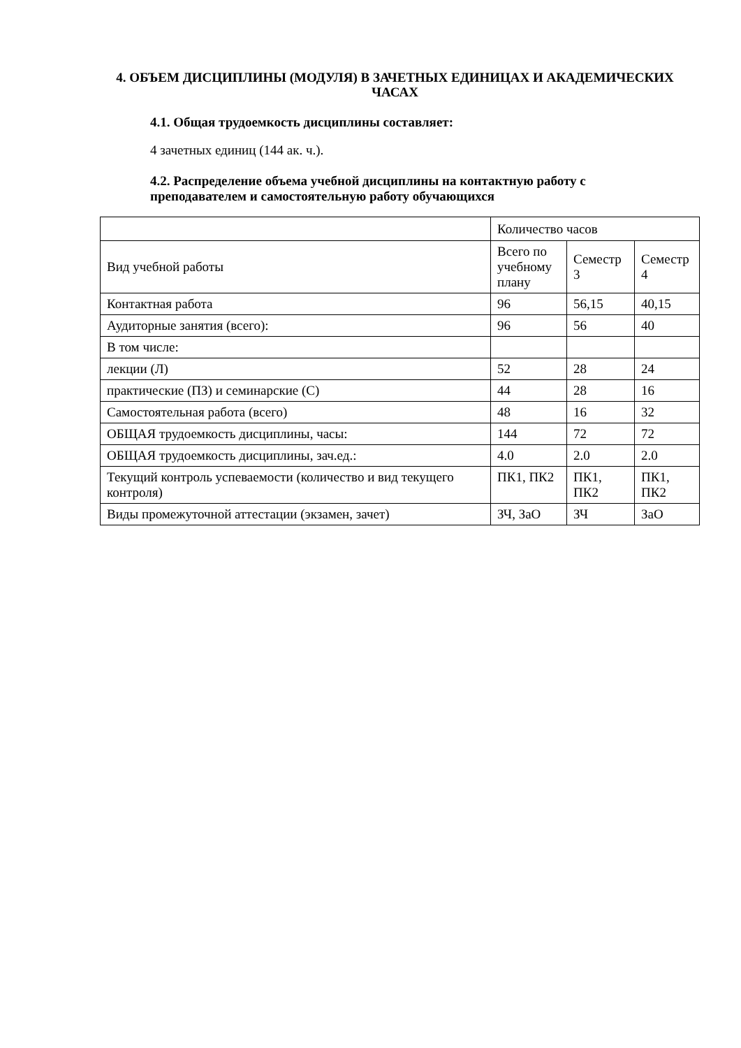4. ОБЪЕМ ДИСЦИПЛИНЫ (МОДУЛЯ) В ЗАЧЕТНЫХ ЕДИНИЦАХ И АКАДЕМИЧЕСКИХ ЧАСАХ
4.1. Общая трудоемкость дисциплины составляет:
4 зачетных единиц (144 ак. ч.).
4.2. Распределение объема учебной дисциплины на контактную работу с преподавателем и самостоятельную работу обучающихся
| | Количество часов | | |
| Вид учебной работы | Всего по учебному плану | Семестр 3 | Семестр 4 |
| Контактная работа | 96 | 56,15 | 40,15 |
| Аудиторные занятия (всего): | 96 | 56 | 40 |
| В том числе: | | | |
| лекции (Л) | 52 | 28 | 24 |
| практические (ПЗ) и семинарские (С) | 44 | 28 | 16 |
| Самостоятельная работа (всего) | 48 | 16 | 32 |
| ОБЩАЯ трудоемкость дисциплины, часы: | 144 | 72 | 72 |
| ОБЩАЯ трудоемкость дисциплины, зач.ед.: | 4.0 | 2.0 | 2.0 |
| Текущий контроль успеваемости (количество и вид текущего контроля) | ПК1, ПК2 | ПК1, ПК2 | ПК1, ПК2 |
| Виды промежуточной аттестации (экзамен, зачет) | ЗЧ, ЗаО | ЗЧ | ЗаО |